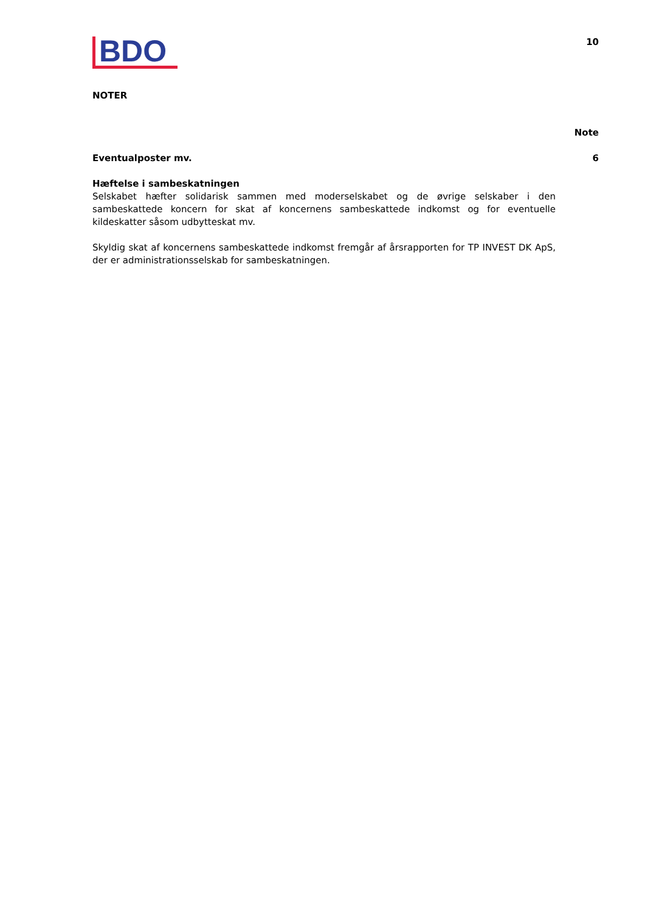BDO
10
NOTER
Note
Eventualposter mv. 6
Hæftelse i sambeskatningen
Selskabet hæfter solidarisk sammen med moderselskabet og de øvrige selskaber i den sambeskattede koncern for skat af koncernens sambeskattede indkomst og for eventuelle kildeskatter såsom udbytteskat mv.
Skyldig skat af koncernens sambeskattede indkomst fremgår af årsrapporten for TP INVEST DK ApS, der er administrationsselskab for sambeskatningen.